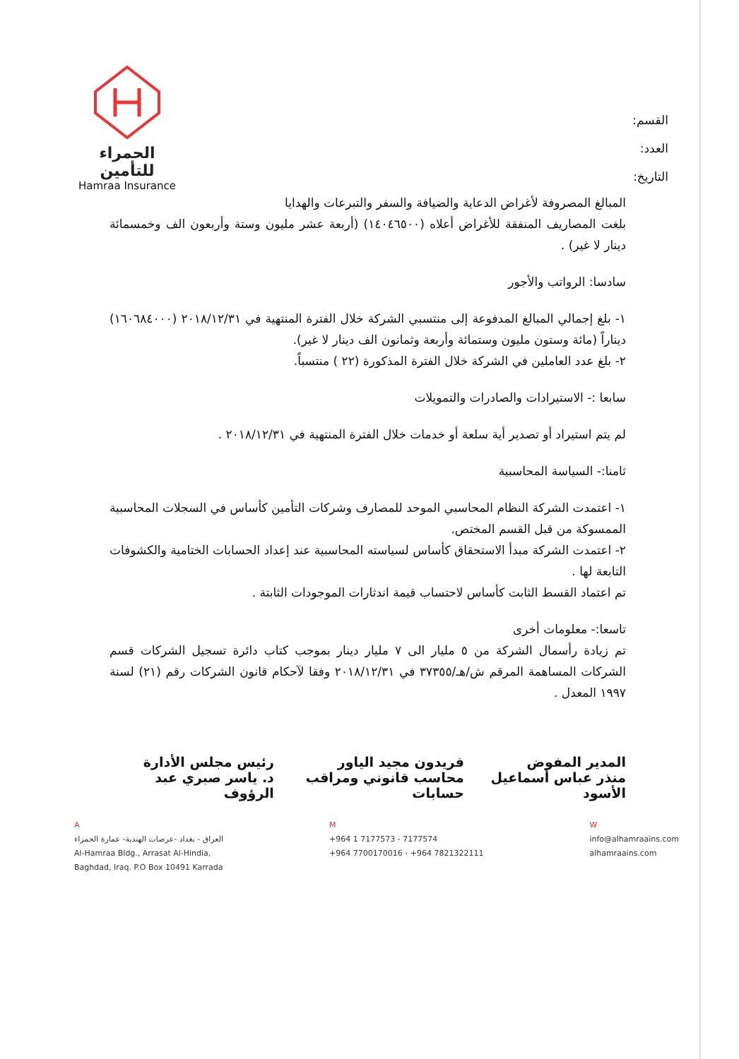القسم:
العدد:
التاريخ:
الحمراء للتأمين
Hamraa Insurance
المبالغ المصروفة لأغراض الدعاية والضيافة والسفر والتبرعات والهدايا
بلغت المصاريف المنفقة للأغراض أعلاه (١٤٠٤٦٥٠٠) (أربعة عشر مليون وستة وأربعون الف وخمسمائة دينار لا غير) .
سادسا: الرواتب والأجور
١- بلغ إجمالي المبالغ المدفوعة إلى منتسبي الشركة خلال الفترة المنتهية في ٢٠١٨/١٢/٣١ (١٦٠٦٨٤٠٠٠) ديناراً (مائة وستون مليون وستمائة وأربعة وثمانون الف دينار لا غير).
٢- بلغ عدد العاملين في الشركة خلال الفترة المذكورة (٢٢ ) منتسباً.
سابعا :- الاستيرادات والصادرات والتمويلات
لم يتم استيراد أو تصدير أية سلعة أو خدمات خلال الفترة المنتهية في ٢٠١٨/١٢/٣١ .
ثامنا:- السياسة المحاسبية
١- اعتمدت الشركة النظام المحاسبي الموحد للمصارف وشركات التأمين كأساس في السجلات المحاسبية الممسوكة من قبل القسم المختص.
٢- اعتمدت الشركة مبدأ الاستحقاق كأساس لسياسته المحاسبية عند إعداد الحسابات الختامية والكشوفات التابعة لها .
تم اعتماد القسط الثابت كأساس لاحتساب قيمة اندثارات الموجودات الثابتة .
تاسعا:- معلومات أخرى
تم زيادة رأسمال الشركة من ٥ مليار الى ٧ مليار دينار بموجب كتاب دائرة تسجيل الشركات قسم الشركات المساهمة المرقم ش/هـ/٣٧٣٥٥ في ٢٠١٨/١٢/٣١ وفقا لآحكام قانون الشركات رقم (٢١) لسنة ١٩٩٧ المعدل .
المدير المفوض
منذر عباس أسماعيل الأسود
فريدون مجيد الياور
محاسب قانوني ومراقب حسابات
رئيس مجلس الأدارة
د. ياسر صبري عبد الرؤوف
A
العراق - بغداد -عرصات الهندية- عمارة الحمراء
Al-Hamraa Bldg., Arrasat Al-Hindia,
Baghdad, Iraq. P.O Box 10491 Karrada
M
+964 1 7177573 - 7177574
+964 7700170016 - +964 7821322111
W
info@alhamraains.com
alhamraains.com